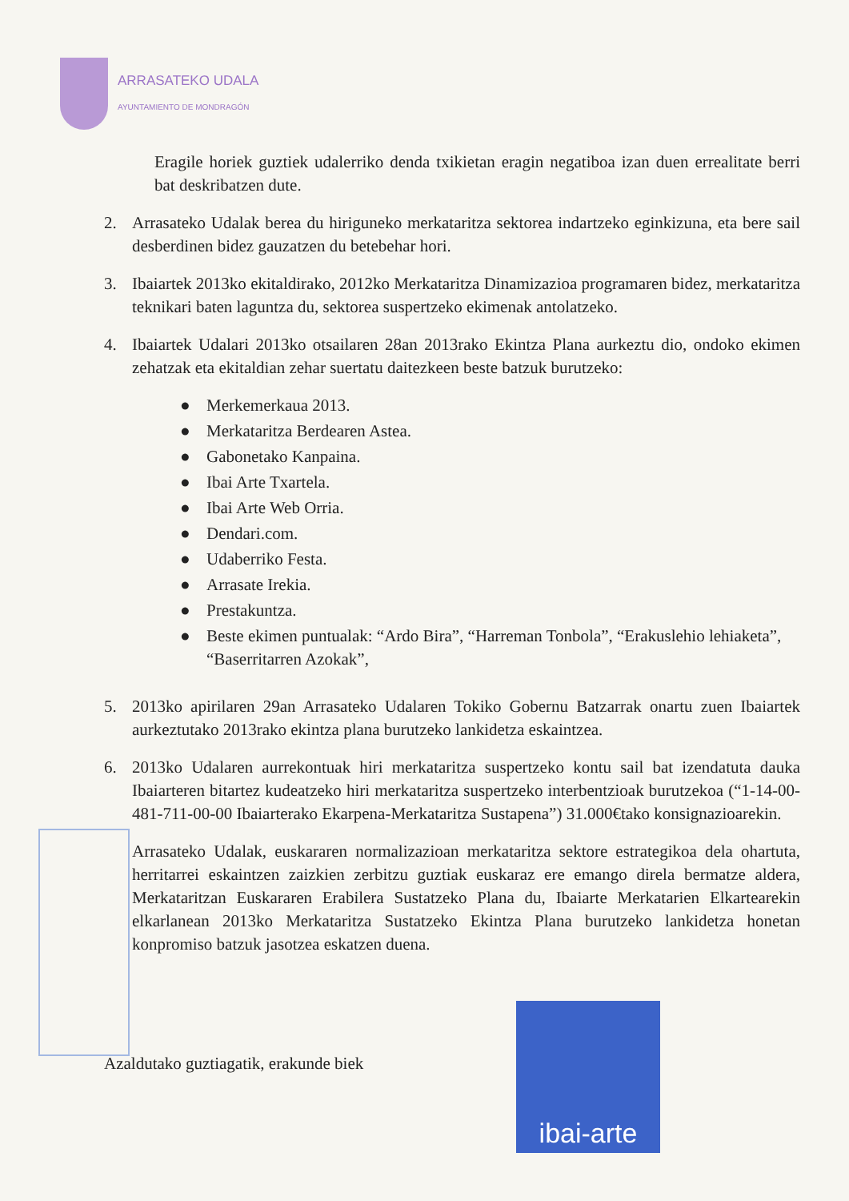ARRASATEKO UDALA
AYUNTAMIENTO DE MONDRAGÓN
Eragile horiek guztiek udalerriko denda txikietan eragin negatiboa izan duen errealitate berri bat deskribatzen dute.
2. Arrasateko Udalak berea du hiriguneko merkataritza sektorea indartzeko eginkizuna, eta bere sail desberdinen bidez gauzatzen du betebehar hori.
3. Ibaiartek 2013ko ekitaldirako, 2012ko Merkataritza Dinamizazioa programaren bidez, merkataritza teknikari baten laguntza du, sektorea suspertzeko ekimenak antolatzeko.
4. Ibaiartek Udalari 2013ko otsailaren 28an 2013rako Ekintza Plana aurkeztu dio, ondoko ekimen zehatzak eta ekitaldian zehar suertatu daitezkeen beste batzuk burutzeko:
● Merkemerkaua 2013.
● Merkataritza Berdearen Astea.
● Gabonetako Kanpaina.
● Ibai Arte Txartela.
● Ibai Arte Web Orria.
● Dendari.com.
● Udaberriko Festa.
● Arrasate Irekia.
● Prestakuntza.
● Beste ekimen puntualak: “Ardo Bira”, “Harreman Tonbola”, “Erakuslehio lehiaketa”, “Baserritarren Azokak”,
5. 2013ko apirilaren 29an Arrasateko Udalaren Tokiko Gobernu Batzarrak onartu zuen Ibaiartek aurkeztutako 2013rako ekintza plana burutzeko lankidetza eskaintzea.
6. 2013ko Udalaren aurrekontuak hiri merkataritza suspertzeko kontu sail bat izendatuta dauka Ibaiarteren bitartez kudeatzeko hiri merkataritza suspertzeko interbentzioak burutzekoa (“1-14-00-481-711-00-00 Ibaiarterako Ekarpena-Merkataritza Sustapena”) 31.000€tako konsignazioarekin.
Arrasateko Udalak, euskararen normalizazioan merkataritza sektore estrategikoa dela ohartuta, herritarrei eskaintzen zaizkien zerbitzu guztiak euskaraz ere emango direla bermatze aldera, Merkataritzan Euskararen Erabilera Sustatzeko Plana du, Ibaiarte Merkatarien Elkartearekin elkarlanean 2013ko Merkataritza Sustatzeko Ekintza Plana burutzeko lankidetza honetan konpromiso batzuk jasotzea eskatzen duena.
Azaldutako guztiagatik, erakunde biek
ibai-arte